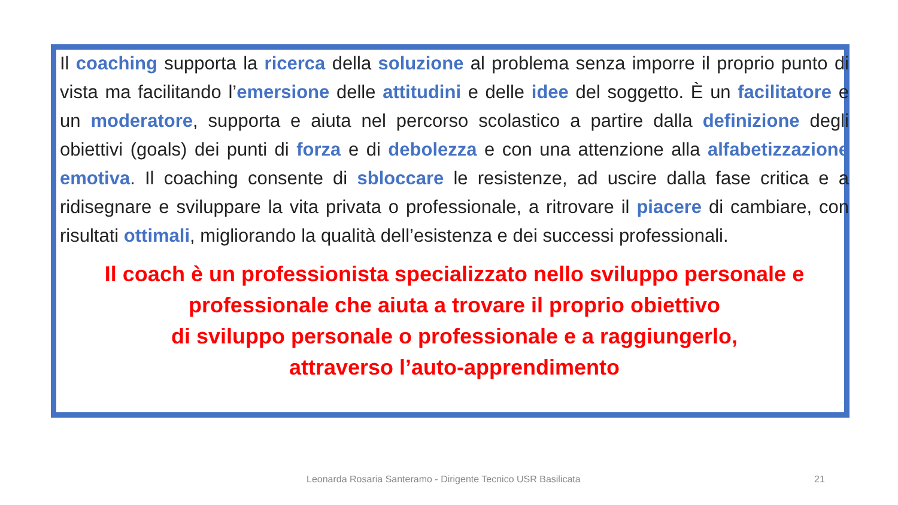Il coaching supporta la ricerca della soluzione al problema senza imporre il proprio punto di vista ma facilitando l’emersione delle attitudini e delle idee del soggetto. È un facilitatore e un moderatore, supporta e aiuta nel percorso scolastico a partire dalla definizione degli obiettivi (goals) dei punti di forza e di debolezza e con una attenzione alla alfabetizzazione emotiva. Il coaching consente di sbloccare le resistenze, ad uscire dalla fase critica e a ridisegnare e sviluppare la vita privata o professionale, a ritrovare il piacere di cambiare, con risultati ottimali, migliorando la qualità dell’esistenza e dei successi professionali.
Il coach è un professionista specializzato nello sviluppo personale e professionale che aiuta a trovare il proprio obiettivo
di sviluppo personale o professionale e a raggiungerlo,
attraverso l’auto-apprendimento
Leonarda Rosaria Santeramo - Dirigente Tecnico USR Basilicata 21